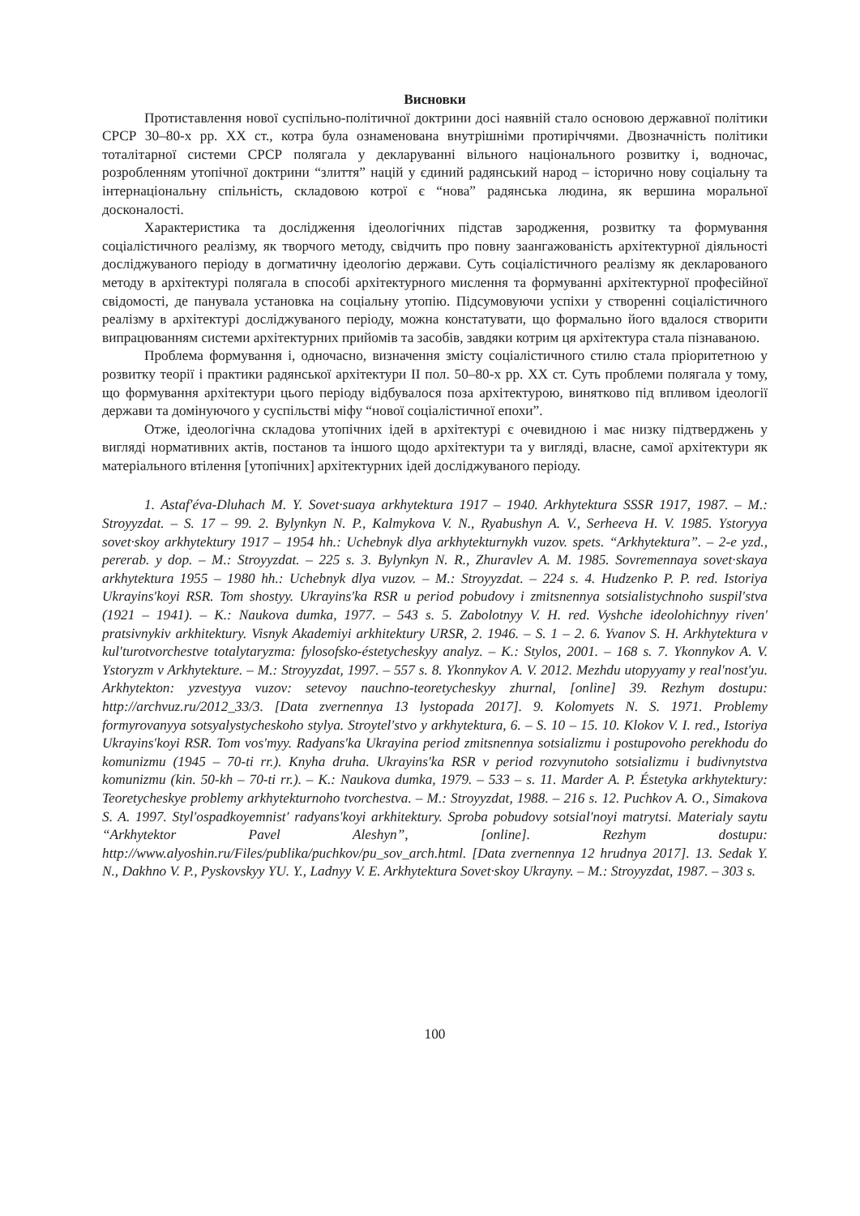Висновки
Протиставлення нової суспільно-політичної доктрини досі наявній стало основою державної політики СРСР 30–80-х рр. XX ст., котра була ознаменована внутрішніми протиріччями. Двозначність політики тоталітарної системи СРСР полягала у декларуванні вільного національного розвитку і, водночас, розробленням утопічної доктрини “злиття” націй у єдиний радянський народ – історично нову соціальну та інтернаціональну спільність, складовою котрої є “нова” радянська людина, як вершина моральної досконалості.
Характеристика та дослідження ідеологічних підстав зародження, розвитку та формування соціалістичного реалізму, як творчого методу, свідчить про повну заангажованість архітектурної діяльності досліджуваного періоду в догматичну ідеологію держави. Суть соціалістичного реалізму як декларованого методу в архітектурі полягала в способі архітектурного мислення та формуванні архітектурної професійної свідомості, де панувала установка на соціальну утопію. Підсумовуючи успіхи у створенні соціалістичного реалізму в архітектурі досліджуваного періоду, можна констатувати, що формально його вдалося створити випрацюванням системи архітектурних прийомів та засобів, завдяки котрим ця архітектура стала пізнаваною.
Проблема формування і, одночасно, визначення змісту соціалістичного стилю стала пріоритетною у розвитку теорії і практики радянської архітектури II пол. 50–80-х рр. XX ст. Суть проблеми полягала у тому, що формування архітектури цього періоду відбувалося поза архітектурою, винятково під впливом ідеології держави та домінуючого у суспільстві міфу “нової соціалістичної епохи”.
Отже, ідеологічна складова утопічних ідей в архітектурі є очевидною і має низку підтверджень у вигляді нормативних актів, постанов та іншого щодо архітектури та у вигляді, власне, самої архітектури як матеріального втілення [утопічних] архітектурних ідей досліджуваного періоду.
1. Astaf′éva-Dluhach M. Y. Sovet·suaya arkhytektura 1917 – 1940. Arkhytektura SSSR 1917, 1987. – M.: Stroyyzdat. – S. 17 – 99. 2. Bylynkyn N. P., Kalmykova V. N., Ryabushyn A. V., Serheeva H. V. 1985. Ystoryya sovet·skoy arkhytektury 1917 – 1954 hh.: Uchebnyk dlya arkhytekturnykh vuzov. spets. “Arkhytektura”. – 2-e yzd., pererab. y dop. – M.: Stroyyzdat. – 225 s. 3. Bylynkyn N. R., Zhuravlev A. M. 1985. Sovremennaya sovet·skaya arkhytektura 1955 – 1980 hh.: Uchebnyk dlya vuzov. – M.: Stroyyzdat. – 224 s. 4. Hudzenko P. P. red. Istoriya Ukrayins′koyi RSR. Tom shostyy. Ukrayins′ka RSR u period pobudovy i zmitsnennya sotsialistychnoho suspil′stva (1921 – 1941). – K.: Naukova dumka, 1977. – 543 s. 5. Zabolotnyy V. H. red. Vyshche ideolohichnyy riven′ pratsivnykiv arkhitektury. Visnyk Akademiyi arkhitektury URSR, 2. 1946. – S. 1 – 2. 6. Yvanov S. H. Arkhytektura v kul′turotvorchestve totalytaryzma: fylosofsko-éstetycheskyy analyz. – K.: Stylos, 2001. – 168 s. 7. Ykonnykov A. V. Ystoryzm v Arkhytekture. – M.: Stroyyzdat, 1997. – 557 s. 8. Ykonnykov A. V. 2012. Mezhdu utopyyamy y real′nost′yu. Arkhytekton: yzvestyya vuzov: setevoy nauchno-teoretycheskyy zhurnal, [online] 39. Rezhym dostupu: http://archvuz.ru/2012_33/3. [Data zvernennya 13 lystopada 2017]. 9. Kolomyets N. S. 1971. Problemy formyrovanyya sotsyalystycheskoho stylya. Stroytel′stvo y arkhytektura, 6. – S. 10 – 15. 10. Klokov V. I. red., Istoriya Ukrayins′koyi RSR. Tom vos′myy. Radyans′ka Ukrayina period zmitsnennya sotsializmu i postupovoho perekhodu do komunizmu (1945 – 70-ti rr.). Knyha druha. Ukrayins′ka RSR v period rozvynutoho sotsializmu i budivnytstva komunizmu (kin. 50-kh – 70-ti rr.). – K.: Naukova dumka, 1979. – 533 – s. 11. Marder A. P. Éstetyka arkhytektury: Teoretycheskye problemy arkhytekturnoho tvorchestva. – M.: Stroyyzdat, 1988. – 216 s. 12. Puchkov A. O., Simakova S. A. 1997. Styl′ospadkoyemnist′ radyans′koyi arkhitektury. Sproba pobudovy sotsial′noyi matrytsi. Materialy saytu “Arkhytektor Pavel Aleshyn”, [online]. Rezhym dostupu: http://www.alyoshin.ru/Files/publika/puchkov/pu_sov_arch.html. [Data zvernennya 12 hrudnya 2017]. 13. Sedak Y. N., Dakhno V. P., Pyskovskyy YU. Y., Ladnyy V. E. Arkhytektura Sovet·skoy Ukrayny. – M.: Stroyyzdat, 1987. – 303 s.
100